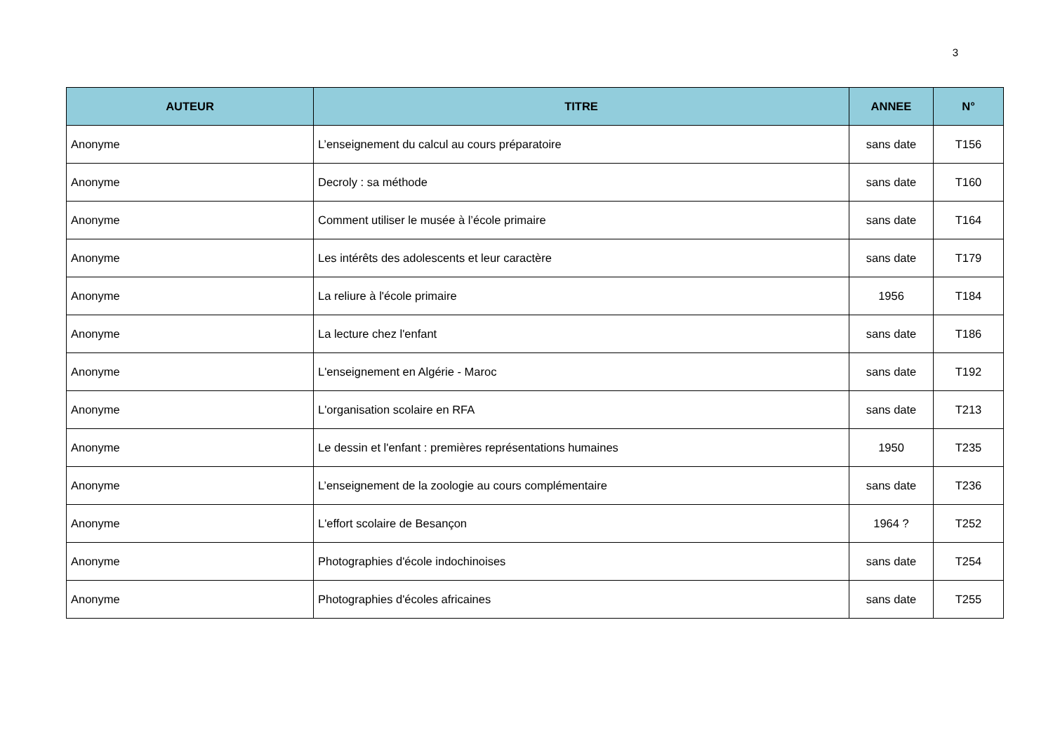3
| AUTEUR | TITRE | ANNEE | N° |
| --- | --- | --- | --- |
| Anonyme | L’enseignement du calcul au cours préparatoire | sans date | T156 |
| Anonyme | Decroly : sa méthode | sans date | T160 |
| Anonyme | Comment utiliser le musée à l’école primaire | sans date | T164 |
| Anonyme | Les intérêts des adolescents et leur caractère | sans date | T179 |
| Anonyme | La reliure à l'école primaire | 1956 | T184 |
| Anonyme | La lecture chez l'enfant | sans date | T186 |
| Anonyme | L'enseignement en Algérie - Maroc | sans date | T192 |
| Anonyme | L'organisation scolaire en RFA | sans date | T213 |
| Anonyme | Le dessin et l'enfant : premières représentations humaines | 1950 | T235 |
| Anonyme | L’enseignement de la zoologie au cours complémentaire | sans date | T236 |
| Anonyme | L'effort scolaire de Besançon | 1964 ? | T252 |
| Anonyme | Photographies d'école indochinoises | sans date | T254 |
| Anonyme | Photographies d'écoles africaines | sans date | T255 |